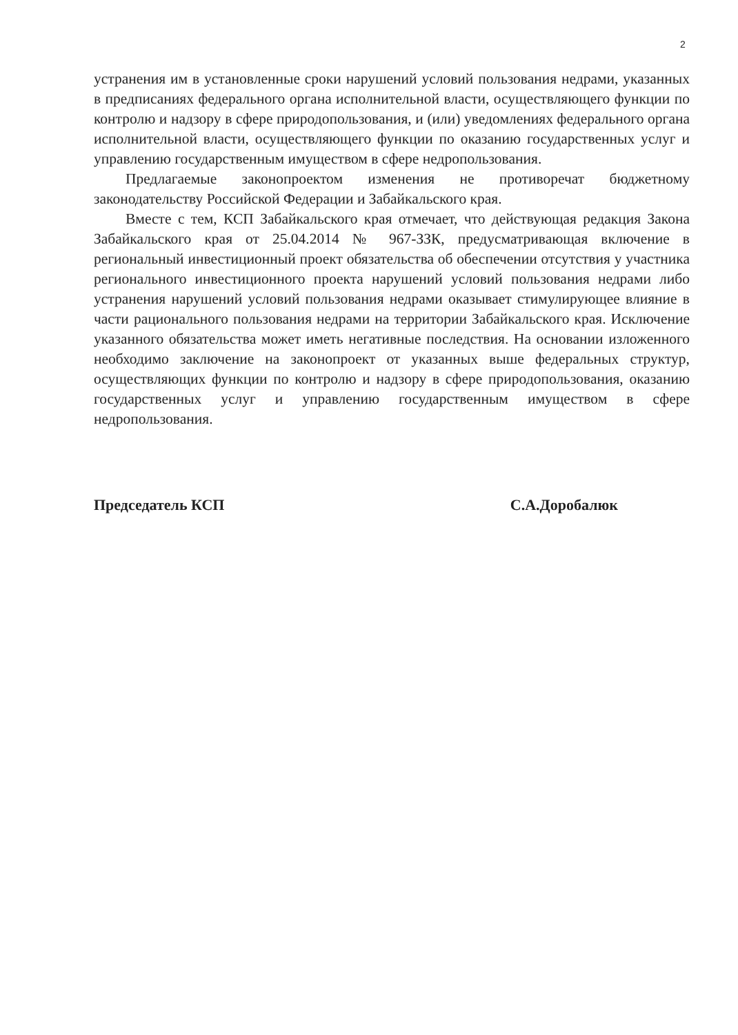2
устранения им в установленные сроки нарушений условий пользования недрами, указанных в предписаниях федерального органа исполнительной власти, осуществляющего функции по контролю и надзору в сфере природопользования, и (или) уведомлениях федерального органа исполнительной власти, осуществляющего функции по оказанию государственных услуг и управлению государственным имуществом в сфере недропользования.
Предлагаемые законопроектом изменения не противоречат бюджетному законодательству Российской Федерации и Забайкальского края.
Вместе с тем, КСП Забайкальского края отмечает, что действующая редакция Закона Забайкальского края от 25.04.2014 № 967-ЗЗК, предусматривающая включение в региональный инвестиционный проект обязательства об обеспечении отсутствия у участника регионального инвестиционного проекта нарушений условий пользования недрами либо устранения нарушений условий пользования недрами оказывает стимулирующее влияние в части рационального пользования недрами на территории Забайкальского края. Исключение указанного обязательства может иметь негативные последствия. На основании изложенного необходимо заключение на законопроект от указанных выше федеральных структур, осуществляющих функции по контролю и надзору в сфере природопользования, оказанию государственных услуг и управлению государственным имуществом в сфере недропользования.
Председатель КСП С.А.Доробалюк